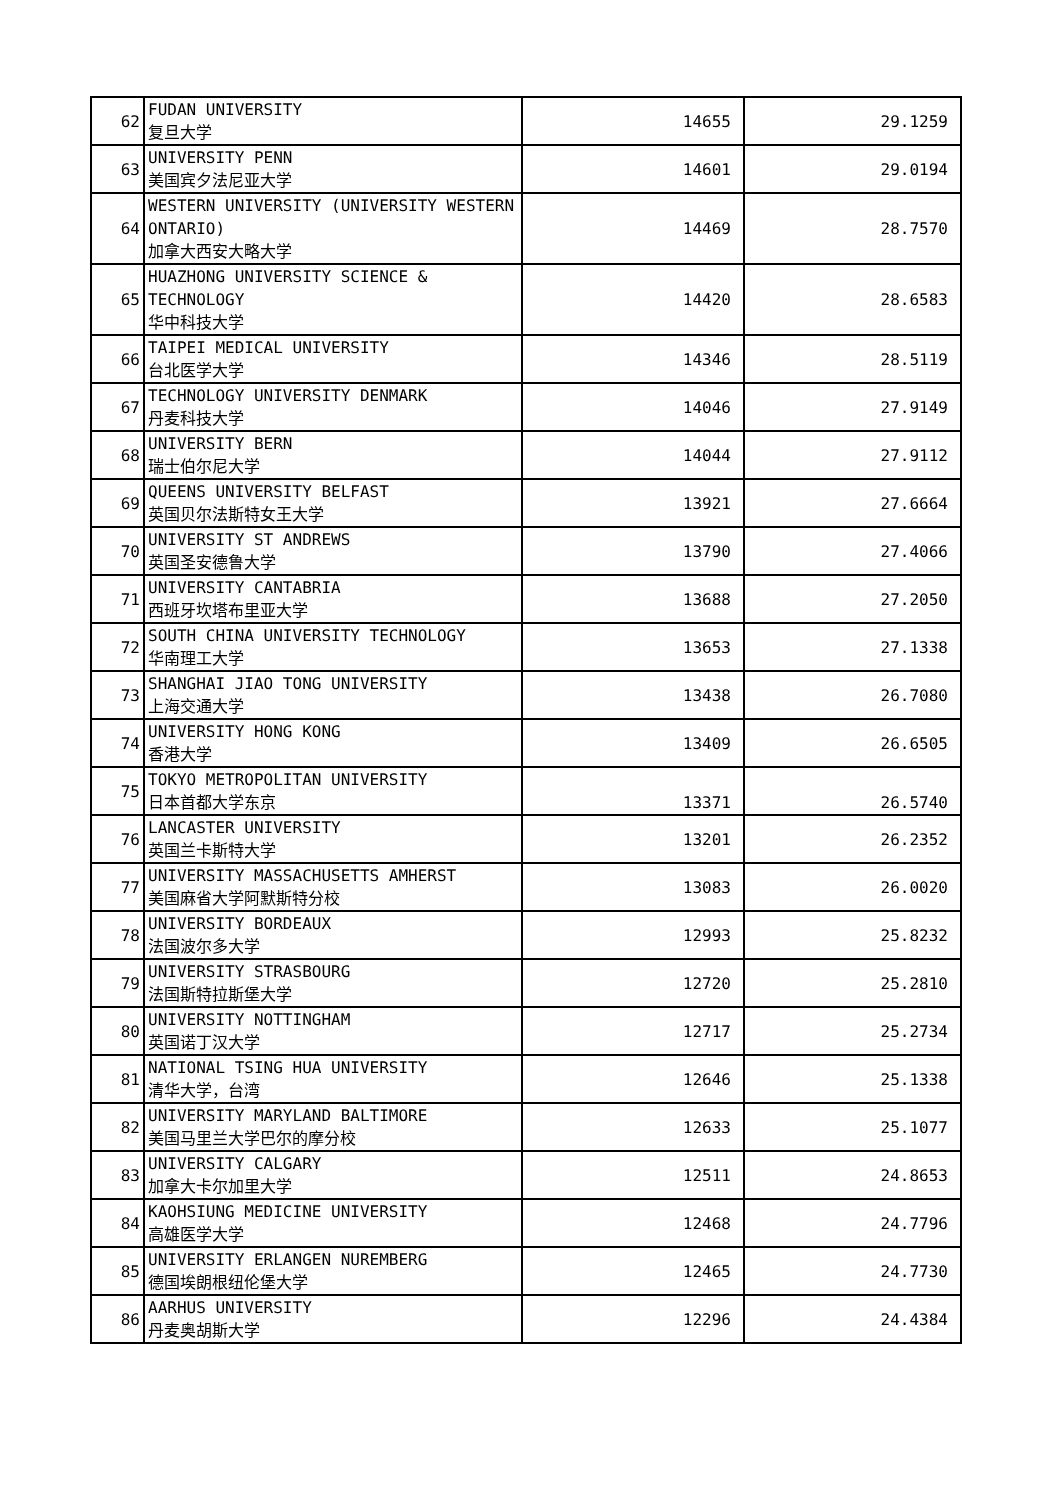| 62 | FUDAN UNIVERSITY 复旦大学 | 14655 | 29.1259 |
| 63 | UNIVERSITY PENN 美国宾夕法尼亚大学 | 14601 | 29.0194 |
| 64 | WESTERN UNIVERSITY (UNIVERSITY WESTERN ONTARIO) 加拿大西安大略大学 | 14469 | 28.7570 |
| 65 | HUAZHONG UNIVERSITY SCIENCE & TECHNOLOGY 华中科技大学 | 14420 | 28.6583 |
| 66 | TAIPEI MEDICAL UNIVERSITY 台北医学大学 | 14346 | 28.5119 |
| 67 | TECHNOLOGY UNIVERSITY DENMARK 丹麦科技大学 | 14046 | 27.9149 |
| 68 | UNIVERSITY BERN 瑞士伯尔尼大学 | 14044 | 27.9112 |
| 69 | QUEENS UNIVERSITY BELFAST 英国贝尔法斯特女王大学 | 13921 | 27.6664 |
| 70 | UNIVERSITY ST ANDREWS 英国圣安德鲁大学 | 13790 | 27.4066 |
| 71 | UNIVERSITY CANTABRIA 西班牙坎塔布里亚大学 | 13688 | 27.2050 |
| 72 | SOUTH CHINA UNIVERSITY TECHNOLOGY 华南理工大学 | 13653 | 27.1338 |
| 73 | SHANGHAI JIAO TONG UNIVERSITY 上海交通大学 | 13438 | 26.7080 |
| 74 | UNIVERSITY HONG KONG 香港大学 | 13409 | 26.6505 |
| 75 | TOKYO METROPOLITAN UNIVERSITY 日本首都大学东京 | 13371 | 26.5740 |
| 76 | LANCASTER UNIVERSITY 英国兰卡斯特大学 | 13201 | 26.2352 |
| 77 | UNIVERSITY MASSACHUSETTS AMHERST 美国麻省大学阿默斯特分校 | 13083 | 26.0020 |
| 78 | UNIVERSITY BORDEAUX 法国波尔多大学 | 12993 | 25.8232 |
| 79 | UNIVERSITY STRASBOURG 法国斯特拉斯堡大学 | 12720 | 25.2810 |
| 80 | UNIVERSITY NOTTINGHAM 英国诺丁汉大学 | 12717 | 25.2734 |
| 81 | NATIONAL TSING HUA UNIVERSITY 清华大学，台湾 | 12646 | 25.1338 |
| 82 | UNIVERSITY MARYLAND BALTIMORE 美国马里兰大学巴尔的摩分校 | 12633 | 25.1077 |
| 83 | UNIVERSITY CALGARY 加拿大卡尔加里大学 | 12511 | 24.8653 |
| 84 | KAOHSIUNG MEDICINE UNIVERSITY 高雄医学大学 | 12468 | 24.7796 |
| 85 | UNIVERSITY ERLANGEN NUREMBERG 德国埃朗根纽伦堡大学 | 12465 | 24.7730 |
| 86 | AARHUS UNIVERSITY 丹麦奥胡斯大学 | 12296 | 24.4384 |